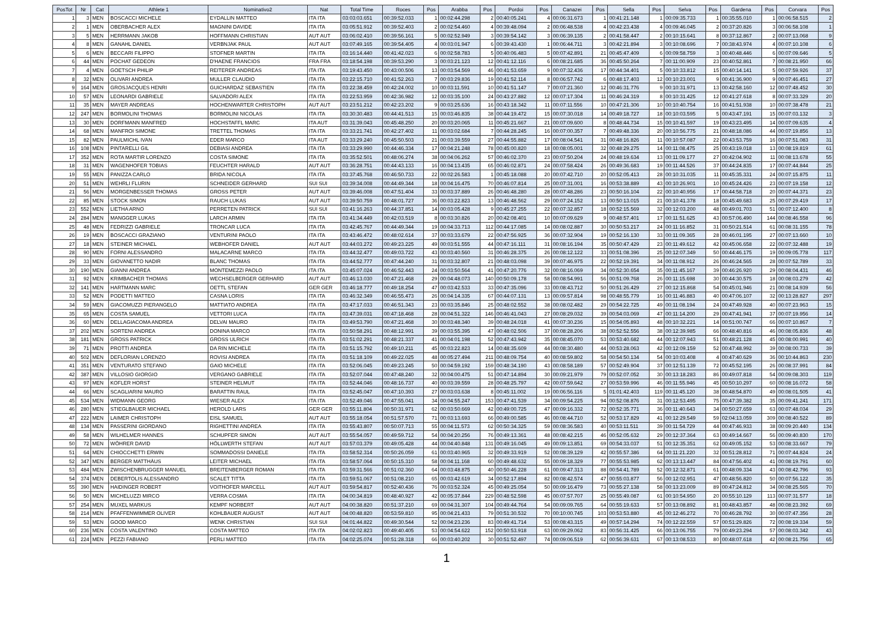| PosTot | Nr | Cat | Athlete 1 | Nominativo2 | Nat | Total Time | Roces | Pos | Arabba | Pos | Pordoi | Pos | Canazei | Pos | Sella | Pos | Selva | Pos | Gardena | Pos | Corvara | Pos |
| --- | --- | --- | --- | --- | --- | --- | --- | --- | --- | --- | --- | --- | --- | --- | --- | --- | --- | --- | --- | --- | --- | --- |
| 1 | 3 | MEN | BOSCACCI MICHELE | EYDALLIN MATTEO | ITA ITA | 03:03:03.651 | 00:39:52.033 | 1 | 00:02:44.298 | 2 | 00:40:05.241 | 4 | 00:06:31.673 | 1 | 00:41:21.148 | 1 | 00:09:35.733 | 1 | 00:35:55.010 | 1 | 00:06:58.515 | 2 |
| 2 | 1 | MEN | OBERBACHER ALEX | MAGNINI DAVIDE | ITA ITA | 03:05:51.912 | 00:39:52.403 | 2 | 00:02:54.460 | 4 | 00:39:48.094 | 2 | 00:06:48.538 | 4 | 00:42:23.438 | 4 | 00:09:46.045 | 2 | 00:37:20.826 | 3 | 00:06:58.108 | 1 |
| 3 | 5 | MEN | HERRMANN JAKOB | HOFFMANN CHRISTIAN | AUT AUT | 03:06:02.410 | 00:39:56.161 | 5 | 00:02:52.949 | 3 | 00:39:54.142 | 3 | 00:06:39.135 | 2 | 00:41:58.447 | 2 | 00:10:15.641 | 8 | 00:37:12.867 | 2 | 00:07:13.068 | 9 |
| 4 | 8 | MEN | GANAHL DANIEL | VERBNJAK PAUL | AUT AUT | 03:07:49.165 | 00:39:54.405 | 4 | 00:03:01.947 | 6 | 00:39:43.430 | 1 | 00:06:44.711 | 3 | 00:42:21.894 | 3 | 00:10:08.696 | 7 | 00:38:43.974 | 4 | 00:07:10.108 | 6 |
| 5 | 6 | MEN | BECCARI FILIPPO | STOFNER MARTIN | ITA ITA | 03:16:14.440 | 00:41:42.023 | 6 | 00:02:58.783 | 5 | 00:40:06.483 | 5 | 00:07:42.891 | 21 | 00:45:47.409 | 6 | 00:09:58.759 | 3 | 00:40:48.446 | 6 | 00:07:09.646 | 5 |
| 6 | 44 | MEN | POCHAT GEDEON | D'HAENE FRANCIOS | FRA FRA | 03:18:54.198 | 00:39:53.290 | 3 | 00:03:21.123 | 12 | 00:41:12.116 | 6 | 00:08:21.685 | 36 | 00:45:50.264 | 7 | 00:11:00.909 | 23 | 00:40:52.861 | 7 | 00:08:21.950 | 66 |
| 7 | 4 | MEN | GOETSCH PHILIP | REITERER ANDREAS | ITA ITA | 03:19:43.450 | 00:43:00.506 | 13 | 00:03:54.569 | 46 | 00:41:53.659 | 9 | 00:07:32.436 | 17 | 00:44:34.401 | 5 | 00:10:33.812 | 15 | 00:40:14.141 | 5 | 00:07:59.926 | 37 |
| 8 | 32 | MEN | OLIVARI ANDREA | MULLER CLAUDIO | ITA ITA | 03:22:15.710 | 00:41:52.263 | 7 | 00:03:29.836 | 19 | 00:41:52.114 | 8 | 00:06:57.742 | 6 | 00:48:17.403 | 12 | 00:10:23.001 | 9 | 00:41:36.900 | 9 | 00:07:46.451 | 27 |
| 9 | 164 | MEN | GROSJACQUES HENRI | GUICHARDAZ SEBASTIEN | ITA ITA | 03:22:38.459 | 00:42:24.002 | 10 | 00:03:11.591 | 10 | 00:41:51.147 | 7 | 00:07:21.360 | 12 | 00:46:31.776 | 9 | 00:10:31.971 | 13 | 00:42:58.160 | 12 | 00:07:48.452 | 30 |
| 10 | 57 | MEN | LEONARDI GABRIELE | SALVADORI ALEX | ITA ITA | 03:22:53.959 | 00:42:36.982 | 12 | 00:03:35.100 | 24 | 00:43:27.882 | 12 | 00:07:17.304 | 11 | 00:46:24.319 | 8 | 00:10:31.425 | 12 | 00:41:27.618 | 8 | 00:07:33.329 | 20 |
| 11 | 35 | MEN | MAYER ANDREAS | HOCHENWARTER CHRISTOPH | AUT AUT | 03:23:51.212 | 00:42:23.202 | 9 | 00:03:25.636 | 16 | 00:43:18.342 | 11 | 00:07:11.556 | 10 | 00:47:21.306 | 10 | 00:10:40.754 | 16 | 00:41:51.938 | 10 | 00:07:38.478 | 21 |
| 12 | 247 | MEN | BORMOLINI THOMAS | BORMOLINI NICOLAS | ITA ITA | 03:30:30.483 | 00:44:41.513 | 15 | 00:03:46.835 | 38 | 00:44:19.472 | 15 | 00:07:30.018 | 14 | 00:49:18.727 | 18 | 00:10:03.595 | 5 | 00:43:47.191 | 15 | 00:07:03.132 | 3 |
| 13 | 30 | MEN | DORFMANN MANFRED | HOCHSTAFFL MARC | ITA AUT | 03:31:39.043 | 00:45:48.250 | 20 | 00:03:20.065 | 11 | 00:45:21.667 | 21 | 00:07:09.600 | 8 | 00:48:44.734 | 15 | 00:10:41.597 | 19 | 00:43:23.495 | 14 | 00:07:09.635 | 4 |
| 14 | 68 | MEN | MANFROI SIMONE | TRETTEL THOMAS | ITA ITA | 03:33:21.741 | 00:42:27.402 | 11 | 00:03:02.684 | 7 | 00:44:28.245 | 16 | 00:07:00.357 | 7 | 00:49:48.336 | 20 | 00:10:56.775 | 21 | 00:48:18.086 | 44 | 00:07:19.856 | 13 |
| 15 | 82 | MEN | PAULMICHL IVAN | EDER MARCO | ITA AUT | 03:33:29.240 | 00:45:50.503 | 21 | 00:03:39.559 | 27 | 00:44:55.882 | 17 | 00:08:04.541 | 31 | 00:48:16.826 | 11 | 00:10:57.087 | 22 | 00:43:53.759 | 16 | 00:07:51.083 | 31 |
| 16 | 108 | MEN | PINTARELLI GIL | DEBIASI ANDREA | ITA ITA | 03:33:29.990 | 00:44:46.334 | 17 | 00:04:21.248 | 78 | 00:45:00.820 | 18 | 00:08:05.001 | 32 | 00:48:29.275 | 14 | 00:11:08.475 | 25 | 00:43:19.018 | 13 | 00:08:19.819 | 61 |
| 17 | 352 | MEN | ROTA MARTIR LORENZO | COSTA SIMONE | ITA ITA | 03:35:52.501 | 00:48:06.274 | 38 | 00:04:06.262 | 57 | 00:46:02.370 | 23 | 00:07:50.204 | 24 | 00:48:19.634 | 13 | 00:11:09.177 | 27 | 00:42:04.902 | 11 | 00:08:13.678 | 55 |
| 18 | 31 | MEN | WAGENHOFER TOBIAS | FEUCHTER HARALD | AUT AUT | 03:36:28.751 | 00:44:43.133 | 16 | 00:04:13.435 | 65 | 00:46:02.871 | 24 | 00:07:58.424 | 26 | 00:49:36.683 | 19 | 00:11:44.526 | 37 | 00:44:24.835 | 17 | 00:07:44.844 | 25 |
| 19 | 55 | MEN | PANIZZA CARLO | BRIDA NICOLA | ITA ITA | 03:37:45.768 | 00:46:50.733 | 22 | 00:02:26.583 | 1 | 00:45:18.088 | 20 | 00:07:42.710 | 20 | 00:52:05.413 | 28 | 00:10:31.035 | 11 | 00:45:35.331 | 24 | 00:07:15.875 | 11 |
| 20 | 51 | MEN | WEHRLI FLURIN | SCHNEIDER GERHARD | SUI SUI | 03:39:34.008 | 00:44:49.344 | 18 | 00:04:16.475 | 70 | 00:46:07.814 | 25 | 00:07:31.001 | 16 | 00:53:38.889 | 43 | 00:10:26.901 | 10 | 00:45:24.426 | 23 | 00:07:19.158 | 12 |
| 21 | 56 | MEN | MORGENBESSER THOMAS | GROSS PETER | AUT AUT | 03:39:46.008 | 00:47:51.404 | 33 | 00:03:37.889 | 26 | 00:46:48.280 | 28 | 00:07:48.286 | 23 | 00:50:16.104 | 22 | 00:10:40.956 | 17 | 00:44:58.718 | 20 | 00:07:44.371 | 23 |
| 22 | 85 | MEN | STOCK SIMON | RAUCH LUKAS | AUT AUT | 03:39:50.759 | 00:48:01.727 | 36 | 00:03:22.823 | 13 | 00:46:48.562 | 29 | 00:07:24.152 | 13 | 00:50:13.015 | 21 | 00:10:41.378 | 18 | 00:45:49.683 | 25 | 00:07:29.419 | 17 |
| 23 | 552 | MEN | LIETHA ARNO | PERRETEN PATRICK | SUI SUI | 03:41:16.263 | 00:44:37.851 | 14 | 00:03:05.428 | 9 | 00:45:27.255 | 22 | 00:07:32.857 | 18 | 00:52:15.569 | 32 | 00:12:03.200 | 48 | 00:49:01.703 | 51 | 00:07:12.400 | 8 |
| 24 | 284 | MEN | MANGGER LUKAS | LARCH ARMIN | ITA ITA | 03:41:34.449 | 00:42:03.519 | 8 | 00:03:30.826 | 20 | 00:42:08.401 | 10 | 00:07:09.629 | 9 | 00:48:57.401 | 17 | 00:11:51.625 | 43 | 00:57:06.490 | 144 | 00:08:46.558 | 96 |
| 25 | 48 | MEN | FEDRIZZI GABRIELE | TRONCAR LUCA | ITA ITA | 03:42:45.767 | 00:44:49.344 | 19 | 00:04:33.713 | 112 | 00:44:17.085 | 14 | 00:08:02.887 | 30 | 00:50:53.217 | 24 | 00:11:16.852 | 31 | 00:50:21.514 | 61 | 00:08:31.155 | 78 |
| 26 | 19 | MEN | BOSCACCI GRAZIANO | VENTURINI PAOLO | ITA ITA | 03:43:46.472 | 00:48:02.614 | 37 | 00:03:33.679 | 22 | 00:47:56.925 | 36 | 00:07:32.904 | 19 | 00:52:16.130 | 33 | 00:11:09.365 | 28 | 00:46:01.195 | 27 | 00:07:13.660 | 10 |
| 27 | 18 | MEN | STEINER MICHAEL | WEBHOFER DANIEL | AUT AUT | 03:44:03.272 | 00:49:23.225 | 49 | 00:03:51.555 | 44 | 00:47:16.111 | 31 | 00:08:16.194 | 35 | 00:50:47.429 | 23 | 00:11:49.612 | 42 | 00:45:06.658 | 22 | 00:07:32.488 | 19 |
| 28 | 90 | MEN | FORNI ALESSANDRO | MALACARNE MARCO | ITA ITA | 03:44:32.477 | 00:49:03.722 | 43 | 00:03:40.560 | 31 | 00:46:28.375 | 26 | 00:08:12.122 | 33 | 00:51:08.396 | 25 | 00:12:07.349 | 50 | 00:44:46.175 | 19 | 00:09:05.778 | 117 |
| 29 | 33 | MEN | GIOVANETTO NADIR | BLANC THOMAS | ITA ITA | 03:44:52.777 | 00:47:44.240 | 31 | 00:03:32.807 | 21 | 00:48:03.098 | 39 | 00:07:46.975 | 22 | 00:52:19.391 | 34 | 00:11:08.912 | 26 | 00:46:24.565 | 28 | 00:07:52.789 | 33 |
| 30 | 190 | MEN | GIANNI ANDREA | MONTEMEZZI PAOLO | ITA ITA | 03:45:07.024 | 00:46:52.443 | 24 | 00:03:50.564 | 41 | 00:47:20.776 | 32 | 00:08:16.069 | 34 | 00:52:30.654 | 35 | 00:11:45.167 | 39 | 00:46:26.920 | 29 | 00:08:04.431 | 46 |
| 31 | 92 | MEN | KRIMBACHER THOMAS | WECHSELBERGER GERHARD | AUT AUT | 03:46:13.030 | 00:47:21.468 | 29 | 00:04:48.073 | 140 | 00:50:09.178 | 58 | 00:08:54.991 | 56 | 00:51:09.768 | 26 | 00:11:15.698 | 30 | 00:44:30.575 | 18 | 00:08:03.279 | 42 |
| 32 | 141 | MEN | HARTMANN MARC | OETTL STEFAN | GER GER | 03:46:18.777 | 00:49:18.254 | 47 | 00:03:42.533 | 33 | 00:47:35.096 | 33 | 00:08:43.712 | 50 | 00:51:26.429 | 27 | 00:12:15.868 | 54 | 00:45:01.946 | 21 | 00:08:14.939 | 56 |
| 33 | 52 | MEN | PODETTI MATTEO | CASNA LORIS | ITA ITA | 03:46:32.349 | 00:46:55.473 | 26 | 00:04:14.335 | 67 | 00:44:07.131 | 13 | 00:09:57.814 | 98 | 00:48:55.779 | 16 | 00:11:46.883 | 40 | 00:47:06.107 | 32 | 00:13:28.827 | 297 |
| 34 | 59 | MEN | GIACOMUZZI PIERANGELO | MATTIATO ANDREA | ITA ITA | 03:47:17.033 | 00:46:51.343 | 23 | 00:03:35.846 | 25 | 00:48:02.552 | 38 | 00:08:02.482 | 29 | 00:54:22.725 | 49 | 00:11:08.194 | 24 | 00:47:49.928 | 40 | 00:07:23.963 | 15 |
| 35 | 65 | MEN | COSTA SAMUEL | VETTORI LUCA | ITA ITA | 03:47:39.031 | 00:47:18.468 | 28 | 00:04:51.322 | 146 | 00:46:41.043 | 27 | 00:08:29.032 | 39 | 00:54:03.069 | 47 | 00:11:14.200 | 29 | 00:47:41.941 | 37 | 00:07:19.956 | 14 |
| 36 | 60 | MEN | DELLAGIACOMA ANDREA | DELVAI MAURO | ITA ITA | 03:49:53.790 | 00:47:21.468 | 30 | 00:03:48.340 | 39 | 00:48:24.018 | 41 | 00:07:30.236 | 15 | 00:54:05.893 | 48 | 00:10:32.221 | 14 | 00:51:00.747 | 66 | 00:07:10.867 | 7 |
| 37 | 202 | MEN | SORTENI ANDREA | DONINA MARCO | ITA ITA | 03:50:58.291 | 00:48:12.991 | 39 | 00:03:55.395 | 47 | 00:48:02.506 | 37 | 00:08:28.206 | 38 | 00:52:52.556 | 38 | 00:12:39.985 | 66 | 00:48:40.816 | 46 | 00:08:05.836 | 48 |
| 38 | 181 | MEN | GROSS PATRICK | GROSS ULRICH | ITA ITA | 03:51:02.291 | 00:48:21.337 | 41 | 00:04:01.198 | 52 | 00:47:43.942 | 35 | 00:08:45.070 | 53 | 00:53:40.682 | 44 | 00:12:07.943 | 51 | 00:48:21.128 | 45 | 00:08:00.991 | 40 |
| 39 | 71 | MEN | PROTTI ANDREA | DA RIN MICHELE | ITA ITA | 03:51:15.792 | 00:49:10.211 | 45 | 00:03:22.823 | 14 | 00:48:35.609 | 44 | 00:08:30.480 | 44 | 00:53:28.063 | 42 | 00:12:09.159 | 52 | 00:47:48.992 | 39 | 00:08:00.733 | 39 |
| 40 | 502 | MEN | DEFLORIAN LORENZO | ROVISI ANDREA | ITA ITA | 03:51:18.109 | 00:49:22.025 | 48 | 00:05:27.494 | 211 | 00:48:09.754 | 40 | 00:08:59.802 | 58 | 00:54:50.134 | 54 | 00:10:03.408 | 4 | 00:47:40.629 | 36 | 00:10:44.863 | 230 |
| 41 | 351 | MEN | VENTURATO STEFANO | GAIO MICHELE | ITA ITA | 03:52:06.045 | 00:49:23.245 | 50 | 00:04:59.192 | 159 | 00:48:34.190 | 43 | 00:08:58.189 | 57 | 00:52:49.904 | 37 | 00:12:51.139 | 72 | 00:45:52.195 | 26 | 00:08:37.991 | 84 |
| 42 | 387 | MEN | VILLOSIO GIORGIO | VERGANO GABRIELE | ITA ITA | 03:52:07.044 | 00:47:48.240 | 32 | 00:04:00.475 | 51 | 00:47:14.894 | 30 | 00:09:21.979 | 79 | 00:52:07.052 | 30 | 00:13:18.283 | 86 | 00:49:07.818 | 54 | 00:09:08.303 | 119 |
| 43 | 97 | MEN | KOFLER HORST | STEINER HELMUT | ITA ITA | 03:52:44.046 | 00:48:16.737 | 40 | 00:03:39.559 | 28 | 00:48:25.797 | 42 | 00:07:59.642 | 27 | 00:53:59.996 | 46 | 00:11:55.946 | 45 | 00:50:10.297 | 60 | 00:08:16.072 | 58 |
| 44 | 66 | MEN | SCAGLIARINI MAURO | BARATTIN RAUL | ITA ITA | 03:52:45.047 | 00:47:10.393 | 27 | 00:03:03.638 | 8 | 00:45:11.002 | 19 | 00:06:56.116 | 5 | 01:01:42.403 | 119 | 00:11:45.120 | 38 | 00:48:54.870 | 49 | 00:08:01.505 | 41 |
| 45 | 534 | MEN | WIDMANN GEORG | WIESER ALEX | ITA ITA | 03:52:49.046 | 00:47:55.041 | 34 | 00:04:55.247 | 153 | 00:47:41.539 | 34 | 00:09:54.225 | 94 | 00:52:08.876 | 31 | 00:12:53.495 | 75 | 00:47:39.382 | 35 | 00:09:41.241 | 171 |
| 46 | 280 | MEN | STIEGLBAUER MICHAEL | HEROLD LARS | GER GER | 03:55:11.804 | 00:50:31.971 | 62 | 00:03:50.669 | 42 | 00:49:00.725 | 47 | 00:09:16.332 | 72 | 00:52:35.771 | 36 | 00:11:40.643 | 34 | 00:50:27.659 | 63 | 00:07:48.034 | 29 |
| 47 | 222 | MEN | LAIMER CHRISTOPH | EISL SAMUEL | AUT AUT | 03:55:18.054 | 00:51:57.570 | 71 | 00:03:13.693 | 66 | 00:49:00.585 | 46 | 00:08:44.710 | 52 | 00:53:17.829 | 41 | 00:12:29.549 | 59 | 02:04:13.059 | 309 | 00:08:40.522 | 89 |
| 48 | 134 | MEN | PASSERINI GIORDANO | RIGHETTINI ANDREA | ITA ITA | 03:55:43.807 | 00:50:07.713 | 55 | 00:04:11.573 | 62 | 00:50:34.325 | 59 | 00:08:36.583 | 40 | 00:53:11.511 | 39 | 00:11:54.729 | 44 | 00:47:46.933 | 38 | 00:09:20.440 | 134 |
| 49 | 58 | MEN | WILHELMER HANNES | SCHUPFER SIMON | AUT AUT | 03:55:54.057 | 00:49:59.712 | 54 | 00:04:20.256 | 76 | 00:49:13.361 | 48 | 00:08:42.215 | 46 | 00:52:05.632 | 29 | 00:12:37.364 | 63 | 00:49:14.667 | 56 | 00:09:40.830 | 170 |
| 50 | 72 | MEN | WÖHRER DAVID | HÖLLWERTH STEFAN | AUT AUT | 03:57:03.379 | 00:49:05.428 | 44 | 00:04:40.848 | 131 | 00:49:16.045 | 49 | 00:09:13.851 | 69 | 00:54:33.037 | 51 | 00:12:35.351 | 62 | 00:49:05.152 | 53 | 00:08:33.667 | 79 |
| 51 | 64 | MEN | CHIOCCHETTI ERWIN | SOMMADOSSI DANIELE | ITA ITA | 03:58:52.314 | 00:50:26.059 | 61 | 00:03:40.965 | 32 | 00:49:33.919 | 52 | 00:08:39.129 | 42 | 00:55:57.386 | 64 | 00:11:21.220 | 32 | 00:51:28.812 | 71 | 00:07:44.824 | 24 |
| 52 | 347 | MEN | BERGER MATTHÄUS | LEITER MICHAEL | ITA ITA | 03:58:57.064 | 00:50:15.310 | 58 | 00:04:11.168 | 60 | 00:49:48.632 | 55 | 00:09:18.329 | 77 | 00:55:53.985 | 62 | 00:13:13.447 | 84 | 00:47:56.402 | 41 | 00:08:19.791 | 60 |
| 53 | 484 | MEN | ZWISCHENBRUGGER MANUEL | BREITENBERGER ROMAN | ITA ITA | 03:59:31.566 | 00:51:02.360 | 64 | 00:03:48.875 | 40 | 00:50:46.228 | 61 | 00:09:47.313 | 88 | 00:54:41.789 | 52 | 00:12:32.871 | 61 | 00:48:09.334 | 43 | 00:08:42.796 | 93 |
| 54 | 374 | MEN | DEBERTOLIS ALESSANDRO | SCALET TITTA | ITA ITA | 03:59:51.067 | 00:51:08.210 | 65 | 00:03:42.619 | 34 | 00:52:17.894 | 82 | 00:08:42.574 | 47 | 00:55:03.877 | 56 | 00:12:02.951 | 47 | 00:48:56.820 | 50 | 00:07:56.122 | 35 |
| 55 | 390 | MEN | HAIDINGER ROBERT | VOITHOFER MARCELL | AUT AUT | 03:59:54.817 | 00:52:40.436 | 76 | 00:03:52.324 | 45 | 00:49:25.054 | 50 | 00:09:16.479 | 73 | 00:55:27.138 | 58 | 00:13:23.009 | 89 | 00:47:24.812 | 34 | 00:08:25.565 | 70 |
| 56 | 50 | MEN | MICHELUZZI MIRCO | VERRA COSMA | ITA ITA | 04:00:34.819 | 00:48:40.927 | 42 | 00:05:37.844 | 229 | 00:48:52.598 | 45 | 00:07:57.707 | 25 | 00:55:49.087 | 61 | 00:10:54.950 | 20 | 00:55:10.129 | 113 | 00:07:31.577 | 18 |
| 57 | 254 | MEN | MUXEL MARKUS | KEMPF NORBERT | AUT AUT | 04:00:38.820 | 00:51:37.210 | 69 | 00:04:31.307 | 104 | 00:49:44.764 | 54 | 00:09:09.765 | 64 | 00:55:19.633 | 57 | 00:13:08.892 | 81 | 00:48:43.857 | 48 | 00:08:23.392 | 69 |
| 58 | 214 | MEN | PFAFFENWIMMER OLIVER | KOHLBAUER AUGUST | AUT AUT | 04:00:48.820 | 00:53:59.810 | 95 | 00:04:21.433 | 79 | 00:51:30.532 | 70 | 00:10:00.745 | 103 | 00:53:53.880 | 45 | 00:12:46.272 | 70 | 00:46:28.792 | 30 | 00:07:47.356 | 28 |
| 59 | 53 | MEN | GOOD MARCO | WENK CHRISTIAN | SUI SUI | 04:01:44.822 | 00:49:30.544 | 52 | 00:04:23.236 | 83 | 00:49:41.714 | 53 | 00:08:43.315 | 49 | 00:57:14.294 | 74 | 00:12:22.559 | 57 | 00:51:29.826 | 72 | 00:08:19.334 | 59 |
| 60 | 236 | MEN | COSTA VALENTINO | COSTA MATTEO | ITA ITA | 04:02:02.823 | 00:49:40.405 | 53 | 00:04:54.622 | 152 | 00:50:53.918 | 63 | 00:09:29.062 | 83 | 00:56:31.425 | 66 | 00:13:06.755 | 79 | 00:49:23.294 | 57 | 00:08:03.342 | 43 |
| 61 | 224 | MEN | PEZZI FABIANO | PERLI MATTEO | ITA ITA | 04:02:25.074 | 00:51:28.318 | 66 | 00:03:40.202 | 30 | 00:51:52.497 | 74 | 00:09:06.519 | 62 | 00:56:39.631 | 67 | 00:13:08.533 | 80 | 00:48:07.618 | 42 | 00:08:21.756 | 65 |
1